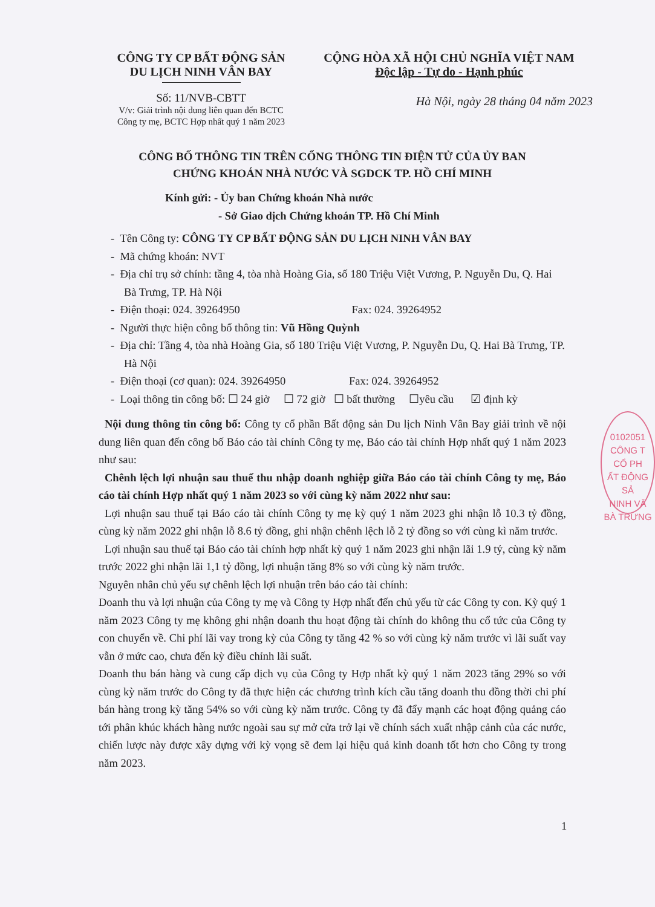CÔNG TY CP BẤT ĐỘNG SẢN
DU LỊCH NINH VÂN BAY
Số: 11/NVB-CBTT
V/v: Giải trình nội dung liên quan đến BCTC
Công ty mẹ, BCTC Hợp nhất quý 1 năm 2023
CỘNG HÒA XÃ HỘI CHỦ NGHĨA VIỆT NAM
Độc lập - Tự do - Hạnh phúc
Hà Nội, ngày 28 tháng 04 năm 2023
CÔNG BỐ THÔNG TIN TRÊN CỔNG THÔNG TIN ĐIỆN TỬ CỦA ỦY BAN
CHỨNG KHOÁN NHÀ NƯỚC VÀ SGDCK TP. HỒ CHÍ MINH
Kính gửi: - Ủy ban Chứng khoán Nhà nước
- Sở Giao dịch Chứng khoán TP. Hồ Chí Minh
- Tên Công ty: CÔNG TY CP BẤT ĐỘNG SẢN DU LỊCH NINH VÂN BAY
- Mã chứng khoán: NVT
- Địa chỉ trụ sở chính: tầng 4, tòa nhà Hoàng Gia, số 180 Triệu Việt Vương, P. Nguyễn Du, Q. Hai Bà Trưng, TP. Hà Nội
- Điện thoại: 024. 39264950 Fax: 024. 39264952
- Người thực hiện công bố thông tin: Vũ Hồng Quỳnh
- Địa chỉ: Tầng 4, tòa nhà Hoàng Gia, số 180 Triệu Việt Vương, P. Nguyễn Du, Q. Hai Bà Trưng, TP. Hà Nội
- Điện thoại (cơ quan): 024. 39264950 Fax: 024. 39264952
- Loại thông tin công bố: ☐ 24 giờ ☐ 72 giờ ☐ bất thường ☐yêu cầu ☑ định kỳ
Nội dung thông tin công bố: Công ty cổ phần Bất động sản Du lịch Ninh Vân Bay giải trình về nội dung liên quan đến công bố Báo cáo tài chính Công ty mẹ, Báo cáo tài chính Hợp nhất quý 1 năm 2023 như sau:
Chênh lệch lợi nhuận sau thuế thu nhập doanh nghiệp giữa Báo cáo tài chính Công ty mẹ, Báo cáo tài chính Hợp nhất quý 1 năm 2023 so với cùng kỳ năm 2022 như sau:
Lợi nhuận sau thuế tại Báo cáo tài chính Công ty mẹ kỳ quý 1 năm 2023 ghi nhận lỗ 10.3 tỷ đồng, cùng kỳ năm 2022 ghi nhận lỗ 8.6 tỷ đồng, ghi nhận chênh lệch lỗ 2 tỷ đồng so với cùng kì năm trước.
Lợi nhuận sau thuế tại Báo cáo tài chính hợp nhất kỳ quý 1 năm 2023 ghi nhận lãi 1.9 tỷ, cùng kỳ năm trước 2022 ghi nhận lãi 1,1 tỷ đồng, lợi nhuận tăng 8% so với cùng kỳ năm trước.
Nguyên nhân chủ yếu sự chênh lệch lợi nhuận trên báo cáo tài chính:
Doanh thu và lợi nhuận của Công ty mẹ và Công ty Hợp nhất đến chủ yếu từ các Công ty con. Kỳ quý 1 năm 2023 Công ty mẹ không ghi nhận doanh thu hoạt động tài chính do không thu cổ tức của Công ty con chuyển về. Chi phí lãi vay trong kỳ của Công ty tăng 42 % so với cùng kỳ năm trước vì lãi suất vay vẫn ở mức cao, chưa đến kỳ điều chỉnh lãi suất.
Doanh thu bán hàng và cung cấp dịch vụ của Công ty Hợp nhất kỳ quý 1 năm 2023 tăng 29% so với cùng kỳ năm trước do Công ty đã thực hiện các chương trình kích cầu tăng doanh thu đồng thời chi phí bán hàng trong kỳ tăng 54% so với cùng kỳ năm trước. Công ty đã đẩy mạnh các hoạt động quảng cáo tới phân khúc khách hàng nước ngoài sau sự mở cửa trở lại về chính sách xuất nhập cảnh của các nước, chiến lược này được xây dựng với kỳ vọng sẽ đem lại hiệu quả kinh doanh tốt hơn cho Công ty trong năm 2023.
0102051
CÔNG T
CỔ PH
ẤT ĐỘNG SẢ
NINH VÂ
BÀ TRƯNG
1